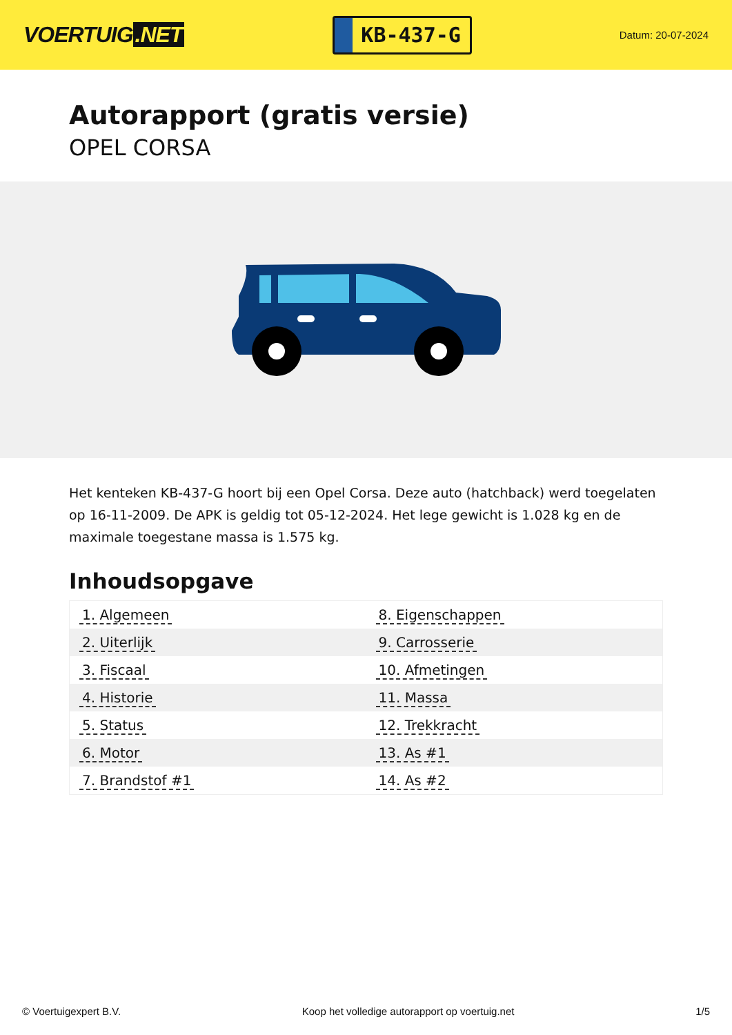VOERTUIG.NET
KB-437-G
Datum: 20-07-2024
Autorapport (gratis versie)
OPEL CORSA
Het kenteken KB-437-G hoort bij een Opel Corsa. Deze auto (hatchback) werd toegelaten op 16-11-2009. De APK is geldig tot 05-12-2024. Het lege gewicht is 1.028 kg en de maximale toegestane massa is 1.575 kg.
Inhoudsopgave
| 1. Algemeen | 8. Eigenschappen |
| 2. Uiterlijk | 9. Carrosserie |
| 3. Fiscaal | 10. Afmetingen |
| 4. Historie | 11. Massa |
| 5. Status | 12. Trekkracht |
| 6. Motor | 13. As #1 |
| 7. Brandstof #1 | 14. As #2 |
© Voertuigexpert B.V. Koop het volledige autorapport op voertuig.net
1/5